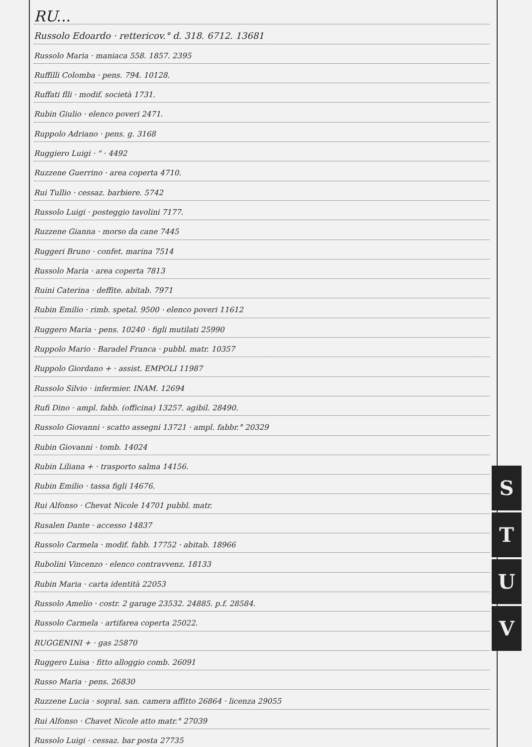RU...
Russolo Edoardo · rettericov.° d. 318. 6712. 13681
Russolo Maria · maniaca 558. 1857. 2395
Ruffilli Colomba · pens. 794. 10128.
Ruffati flli · modif. società 1731.
Rubin Giulio · elenco poveri 2471.
Ruppolo Adriano · pens. g. 3168
Ruggiero Luigi · " · 4492
Ruzzene Guerrino · area coperta 4710.
Rui Tullio · cessaz. barbiere. 5742
Russolo Luigi · posteggio tavolini 7177.
Ruzzene Gianna · morso da cane 7445
Ruggeri Bruno · confet. marina 7514
Russolo Maria · area coperta 7813
Ruini Caterina · deffite. abitab. 7971
Rubin Emilio · rimb. spetal. 9500 · elenco poveri 11612
Ruggero Maria · pens. 10240 · figli mutilati 25990
Ruppolo Mario · Baradel Franca · pubbl. matr. 10357
Ruppolo Giordano + · assist. EMPOLI 11987
Russolo Silvio · infermier. INAM. 12694
Rufi Dino · ampl. fabb. (officina) 13257. agibil. 28490.
Russolo Giovanni · scatto assegni 13721 · ampl. fabbr.° 20329
Rubin Giovanni · tomb. 14024
Rubin Liliana + · trasporto salma 14156.
Rubin Emilio · tassa figli 14676.
Rui Alfonso · Chevat Nicole 14701 pubbl. matr.
Rusalen Dante · accesso 14837
Russolo Carmela · modif. fabb. 17752 · abitab. 18966
Rubolini Vincenzo · elenco contravvenz. 18133
Rubin Maria · carta identità 22053
Russolo Amelio · costr. 2 garage 23532. 24885. p.f. 28584.
Russolo Carmela · artifarea coperta 25022.
RUGGENINI + · gas 25870
Ruggero Luisa · fitto alloggio comb. 26091
Russo Maria · pens. 26830
Ruzzene Lucia · sopral. san. camera affitto 26864 · licenza 29055
Rui Alfonso · Chavet Nicole atto matr.° 27039
Russolo Luigi · cessaz. bar posta 27735
S
T
U
V